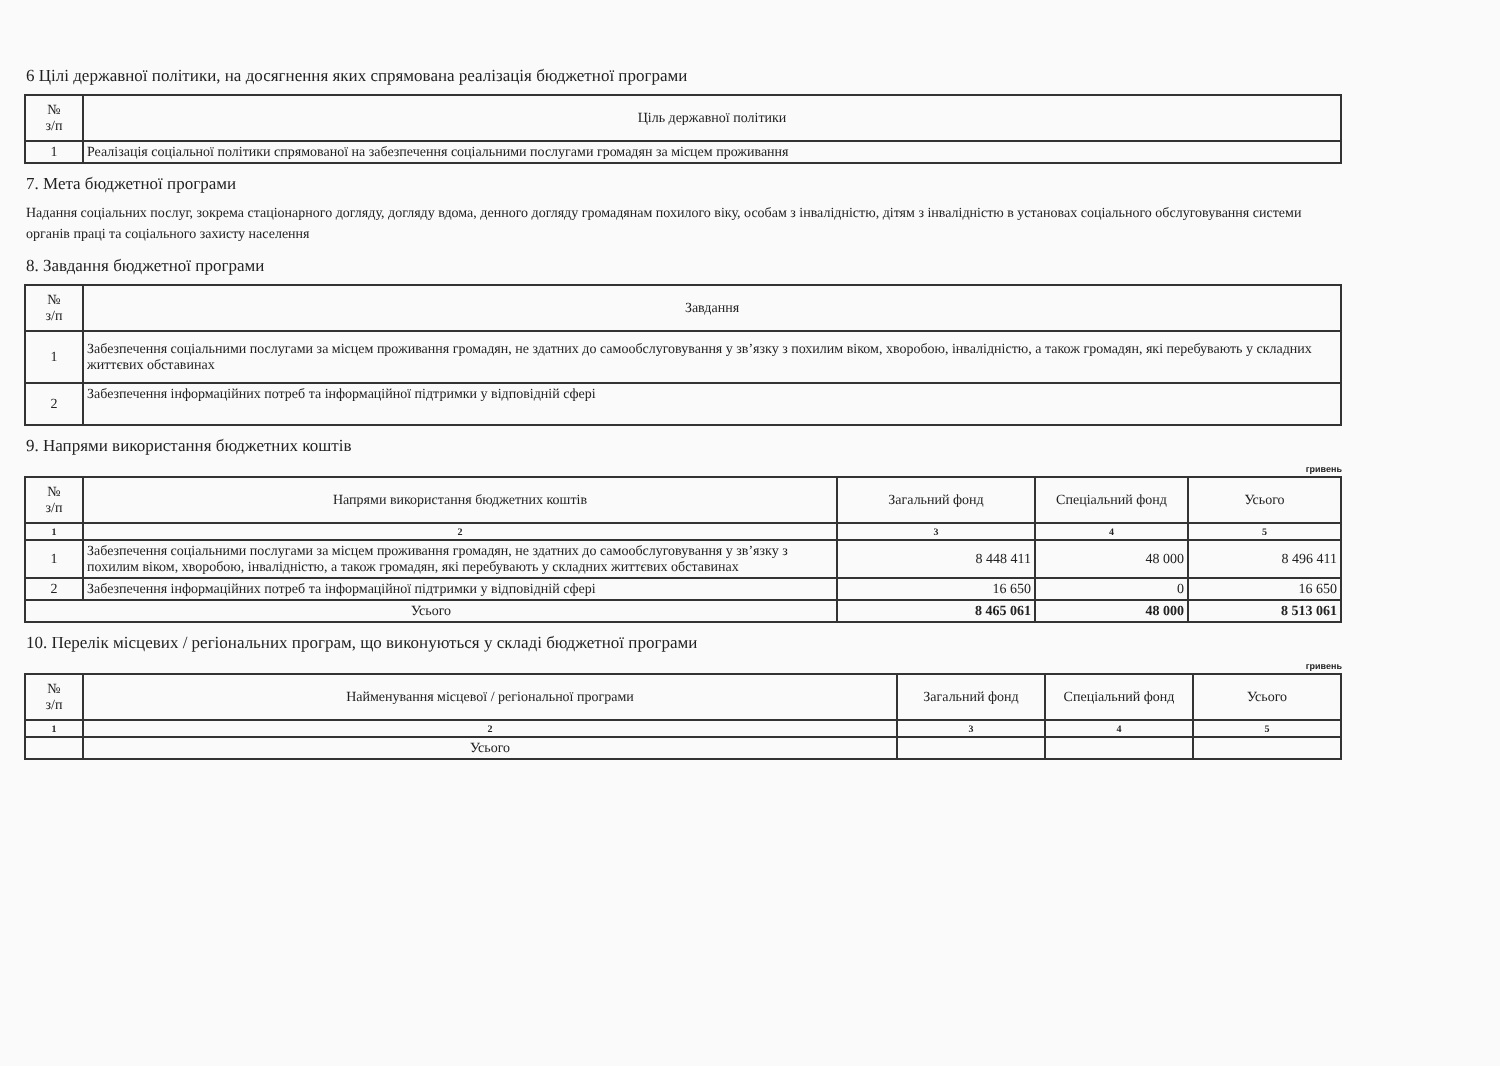6 Цілі державної політики, на досягнення яких спрямована реалізація бюджетної програми
| № з/п | Ціль державної політики |
| --- | --- |
| 1 | Реалізація соціальної політики спрямованої на забезпечення соціальними послугами громадян за місцем проживання |
7. Мета бюджетної програми
Надання соціальних послуг, зокрема стаціонарного догляду, догляду вдома, денного догляду громадянам похилого віку, особам з інвалідністю, дітям з інвалідністю в установах соціального обслуговування системи органів праці та соціального захисту населення
8. Завдання бюджетної програми
| № з/п | Завдання |
| --- | --- |
| 1 | Забезпечення соціальними послугами за місцем проживання громадян, не здатних до самообслуговування у зв’язку з похилим віком, хворобою, інвалідністю, а також громадян, які перебувають у складних життєвих обставинах |
| 2 | Забезпечення інформаційних потреб та інформаційної підтримки у відповідній сфері |
9. Напрями використання бюджетних коштів
гривень
| № з/п | Напрями використання бюджетних коштів | Загальний фонд | Спеціальний фонд | Усього |
| --- | --- | --- | --- | --- |
| 1 | 2 | 3 | 4 | 5 |
| 1 | Забезпечення соціальними послугами за місцем проживання громадян, не здатних до самообслуговування у зв’язку з похилим віком, хворобою, інвалідністю, а також громадян, які перебувають у складних життєвих обставинах | 8 448 411 | 48 000 | 8 496 411 |
| 2 | Забезпечення інформаційних потреб та інформаційної підтримки у відповідній сфері | 16 650 | 0 | 16 650 |
| Усього | | 8 465 061 | 48 000 | 8 513 061 |
10. Перелік місцевих / регіональних програм, що виконуються у складі бюджетної програми
гривень
| № з/п | Найменування місцевої / регіональної програми | Загальний фонд | Спеціальний фонд | Усього |
| --- | --- | --- | --- | --- |
| 1 | 2 | 3 | 4 | 5 |
| | Усього | | | |